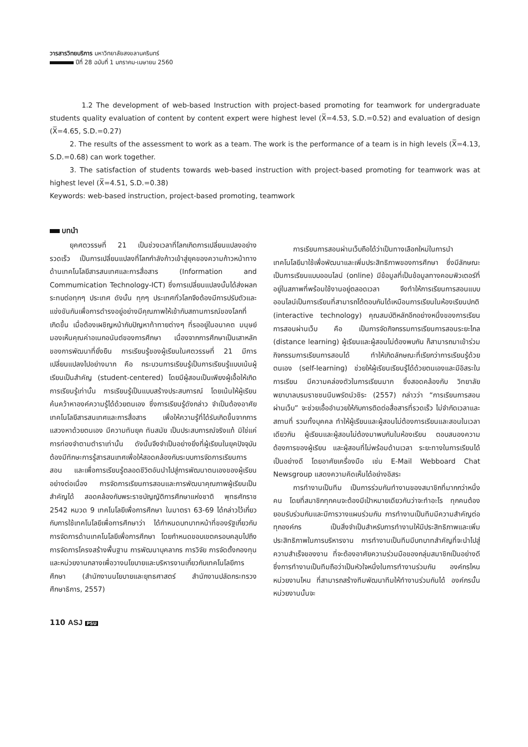วารสารวิทยบริการ มหาวิทยาลัยสงขลานครินทร์
ปีที่ 28 ฉบับที่ 1 มกราคม-เมษายน 2560
1.2 The development of web-based Instruction with project-based promoting for teamwork for undergraduate students quality evaluation of content by content expert were highest level (X̅=4.53, S.D.=0.52) and evaluation of design (X̅=4.65, S.D.=0.27)
2. The results of the assessment to work as a team. The work is the performance of a team is in high levels (X̅=4.13, S.D.=0.68) can work together.
3. The satisfaction of students towards web-based instruction with project-based promoting for teamwork was at highest level (X̅=4.51, S.D.=0.38)
Keywords: web-based instruction, project-based promoting, teamwork
บทนำ
ยุคศตวรรษที่ 21 เป็นช่วงเวลาที่โลกเกิดการเปลี่ยนแปลงอย่างรวดเร็ว เป็นการเปลี่ยนแปลงที่โลกกำลังก้าวเข้าสู่ยุคของความก้าวหน้าทางด้านเทคโนโลยีสารสนเทศและการสื่อสาร (Information and Commumication Technology-ICT) ซึ่งการเปลี่ยนแปลงนั้นได้ส่งผลกระทบต่อทุกๆ ประเทศ ดังนั้น ทุกๆ ประเทศทั่วโลกจึงต้องมีการปรับตัวและแข่งขันกันเพื่อการดำรงอยู่อย่างมีคุณภาพให้เข้ากับสถานการณ์ของโลกที่เกิดขึ้น เมื่อต้องเผชิญหน้ากับปัญหาท้าทายต่างๆ ที่รออยู่ในอนาคต มนุษย์มองเห็นคุณค่าอเนกอนันต์ของการศึกษา เนื่องจากการศึกษาเป็นเสาหลักของการพัฒนาที่ยั่งยืน การเรียนรู้ของผู้เรียนในศตวรรษที่ 21 มีการเปลี่ยนแปลงไปอย่างมาก คือ กระบวนการเรียนรู้เป็นการเรียนรู้แบบเน้นผู้เรียนเป็นสำคัญ (student-centered) โดยมีผู้สอนเป็นเพียงผู้เอื้อให้เกิดการเรียนรู้เท่านั้น การเรียนรู้เป็นแบบสร้างประสบการณ์ โดยเน้นให้ผู้เรียนค้นคว้าหาองค์ความรู้ได้ด้วยตนเอง ซึ่งการเรียนรู้ดังกล่าว จำเป็นต้องอาศัยเทคโนโลยีสารสนเทศและการสื่อสาร เพื่อให้ความรู้ที่ได้รับเกิดขึ้นจากการแสวงหาด้วยตนเอง มีความทันยุค ทันสมัย เป็นประสบการณ์จริงแท้ มิใช่แค่การท่องจำตามตำราเท่านั้น ดังนั้นจึงจำเป็นอย่างยิ่งที่ผู้เรียนในยุคปัจจุบันต้องมีทักษะการรู้สารสนเทศเพื่อให้สอดคล้องกับระบบการจัดการเรียนการสอน และเพื่อการเรียนรู้ตลอดชีวิตอันนำไปสู่การพัฒนาตนเองของผู้เรียนอย่างต่อเนื่อง การจัดการเรียนการสอนและการพัฒนาคุณภาพผู้เรียนเป็นสำคัญได้ สอดคล้องกับพระราชบัญญัติการศึกษาแห่งชาติ พุทธศักราช 2542 หมวด 9 เทคโนโลยีเพื่อการศึกษา ในมาตรา 63-69 ได้กล่าวไว้เกี่ยวกับการใช้เทคโนโลยีเพื่อการศึกษาว่า ได้กำหนดบทบาทหน้าที่ของรัฐเกี่ยวกับการจัดการด้านเทคโนโลยีเพื่อการศึกษา โดยกำหนดขอบเขตครอบคลุมไปถึงการจัดการโครงสร้างพื้นฐาน การพัฒนาบุคลากร การวิจัย การจัดตั้งกองทุนและหน่วยงานกลางเพื่อวางนโยบายและบริหารงานเกี่ยวกับเทคโนโลยีการศึกษา (สำนักงานนโยบายและยุทธศาสตร์ สำนักงานปลัดกระทรวงศึกษาธิการ, 2557)
การเรียนการสอนผ่านเว็บถือได้ว่าเป็นทางเลือกใหม่ในการนำเทคโนโลยีมาใช้เพื่อพัฒนาและเพิ่มประสิทธิภาพของการศึกษา ซึ่งมีลักษณะเป็นการเรียนแบบออนไลน์ (online) มีข้อมูลที่เป็นข้อมูลทางคอมพิวเตอร์ที่อยู่ในสภาพที่พร้อมใช้งานอยู่ตลอดเวลา จึงทำให้การเรียนการสอนแบบออนไลน์เป็นการเรียนที่สามารถโต้ตอบกันได้เหมือนการเรียนในห้องเรียนปกติ (interactive technology) คุณสมบัติหลักอีกอย่างหนึ่งของการเรียนการสอนผ่านเว็บ คือ เป็นการจัดกิจกรรมการเรียนการสอนระยะไกล (distance learning) ผู้เรียนและผู้สอนไม่ต้องพบกัน ก็สามารถมาเข้าร่วมกิจกรรมการเรียนการสอนได้ ทำให้เกิดลักษณะที่เรียกว่าการเรียนรู้ด้วยตนเอง (self-learning) ช่วยให้ผู้เรียนเรียนรู้ได้ด้วยตนเองและมีอิสระในการเรียน มีความคล่องตัวในการเรียนมาก ซึ่งสอดคล้องกับ วิทยาลัยพยาบาลบรมราชชนนีนพรัตน์วชิระ (2557) กล่าวว่า “การเรียนการสอนผ่านเว็บ” จะช่วยเอื้ออำนวยให้กับการติดต่อสื่อสารที่รวดเร็ว ไม่จำกัดเวลาและสถานที่ รวมทั้งบุคคล ทำให้ผู้เรียนและผู้สอนไม่ต้องการเรียนและสอนในเวลาเดียวกัน ผู้เรียนและผู้สอนไม่ต้องมาพบกันในห้องเรียน ตอบสนองความต้องการของผู้เรียน และผู้สอนที่ไม่พร้อมด้านเวลา ระยะทางในการเรียนได้เป็นอย่างดี โดยอาศัยเครื่องมือ เช่น E-Mail Webboard Chat Newsgroup แสดงความคิดเห็นได้อย่างอิสระ
การทำงานเป็นทีม เป็นการร่วมกันทำงานของสมาชิกที่มากกว่าหนึ่งคน โดยที่สมาชิกทุกคนจะต้องมีเป้าหมายเดียวกันว่าจะทำอะไร ทุกคนต้องยอมรับร่วมกันและมีการวางแผนร่วมกัน การทำงานเป็นทีมมีความสำคัญต่อทุกองค์กร เป็นสิ่งจำเป็นสำหรับการทำงานให้มีประสิทธิภาพและเพิ่มประสิทธิภาพในการบริหารงาน การทำงานเป็นทีมมีบทบาทสำคัญที่จะนำไปสู่ความสำเร็จของงาน ที่จะต้องอาศัยความร่วมมือของกลุ่มสมาชิกเป็นอย่างดี ซึ่งการทำงานเป็นทีมถือว่าเป็นหัวใจหนึ่งในการทำงานร่วมกัน องค์กรไหน หน่วยงานไหน ที่สามารถสร้างทีมพัฒนาทีมให้ทำงานร่วมกันได้ องค์กรนั้น หน่วยงานนั้นจะ
110 ASJ PSU